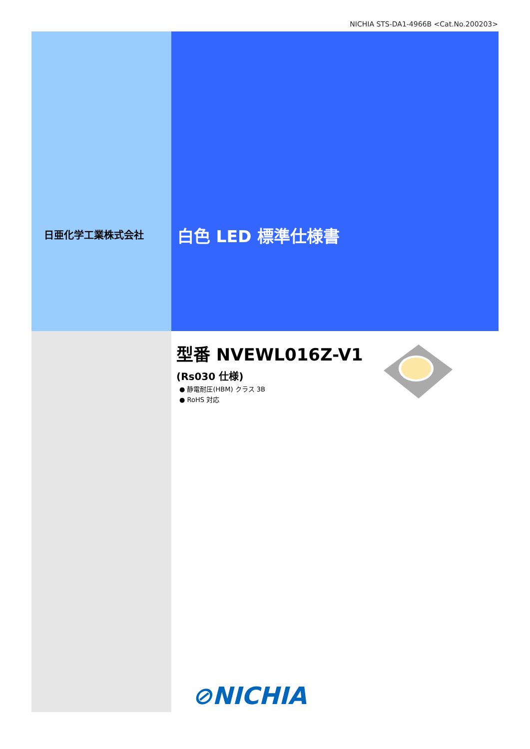NICHIA STS-DA1-4966B <Cat.No.200203>
日亜化学工業株式会社 白色 LED 標準仕様書
型番 NVEWL016Z-V1
(Rs030 仕様)
● 静電耐圧(HBM) クラス 3B
● RoHS 対応
⊘NICHIA